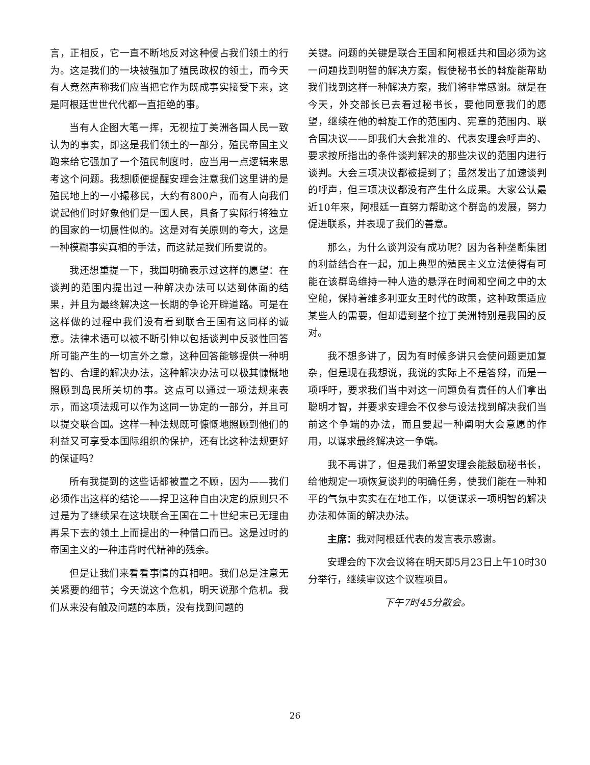言，正相反，它一直不断地反对这种侵占我们领土的行为。这是我们的一块被强加了殖民政权的领土，而今天有人竟然声称我们应当把它作为既成事实接受下来，这是阿根廷世世代代都一直拒绝的事。
当有人企图大笔一挥，无视拉丁美洲各国人民一致认为的事实，即这是我们领土的一部分，殖民帝国主义跑来给它强加了一个殖民制度时，应当用一点逻辑来思考这个问题。我想顺便提醒安理会注意我们这里讲的是殖民地上的一小撮移民，大约有800户，而有人向我们说起他们时好象他们是一国人民，具备了实际行将独立的国家的一切属性似的。这是对有关原则的夸大，这是一种模糊事实真相的手法，而这就是我们所要说的。
我还想重提一下，我国明确表示过这样的愿望：在谈判的范围内提出过一种解决办法可以达到体面的结果，并且为最终解决这一长期的争论开辟道路。可是在这样做的过程中我们没有看到联合王国有这同样的诚意。法律术语可以被不断引伸以包括谈判中反驳性回答所可能产生的一切言外之意，这种回答能够提供一种明智的、合理的解决办法，这种解决办法可以极其慷慨地照顾到岛民所关切的事。这点可以通过一项法规来表示，而这项法规可以作为这同一协定的一部分，并且可以提交联合国。这样一种法规既可慷慨地照顾到他们的利益又可享受本国际组织的保护，还有比这种法规更好的保证吗？
所有我提到的这些话都被置之不顾，因为——我们必须作出这样的结论——捍卫这种自由决定的原则只不过是为了继续呆在这块联合王国在二十世纪末已无理由再呆下去的领土上而提出的一种借口而已。这是过时的帝国主义的一种违背时代精神的残余。
但是让我们来看看事情的真相吧。我们总是注意无关紧要的细节；今天说这个危机，明天说那个危机。我们从来没有触及问题的本质，没有找到问题的
关键。问题的关键是联合王国和阿根廷共和国必须为这一问题找到明智的解决方案，假使秘书长的斡旋能帮助我们找到这样一种解决方案，我们将非常感谢。就是在今天，外交部长已去看过秘书长，要他同意我们的愿望，继续在他的斡旋工作的范围内、宪章的范围内、联合国决议——即我们大会批准的、代表安理会呼声的、要求按所指出的条件谈判解决的那些决议的范围内进行谈判。大会三项决议都被提到了；虽然发出了加速谈判的呼声，但三项决议都没有产生什么成果。大家公认最近10年来，阿根廷一直努力帮助这个群岛的发展，努力促进联系，并表现了我们的善意。
那么，为什么谈判没有成功呢？因为各种垄断集团的利益结合在一起，加上典型的殖民主义立法使得有可能在该群岛维持一种人造的悬浮在时间和空间之中的太空舱，保持着维多利亚女王时代的政策，这种政策适应某些人的需要，但却遭到整个拉丁美洲特别是我国的反对。
我不想多讲了，因为有时候多讲只会使问题更加复杂，但是现在我想说，我说的实际上不是答辩，而是一项呼吁，要求我们当中对这一问题负有责任的人们拿出聪明才智，并要求安理会不仅参与设法找到解决我们当前这个争端的办法，而且要起一种阐明大会意愿的作用，以谋求最终解决这一争端。
我不再讲了，但是我们希望安理会能鼓励秘书长，给他规定一项恢复谈判的明确任务，使我们能在一种和平的气氛中实实在在地工作，以便谋求一项明智的解决办法和体面的解决办法。
主席：我对阿根廷代表的发言表示感谢。
安理会的下次会议将在明天即5月23日上午10时30分举行，继续审议这个议程项目。
下午7时45分散会。
26